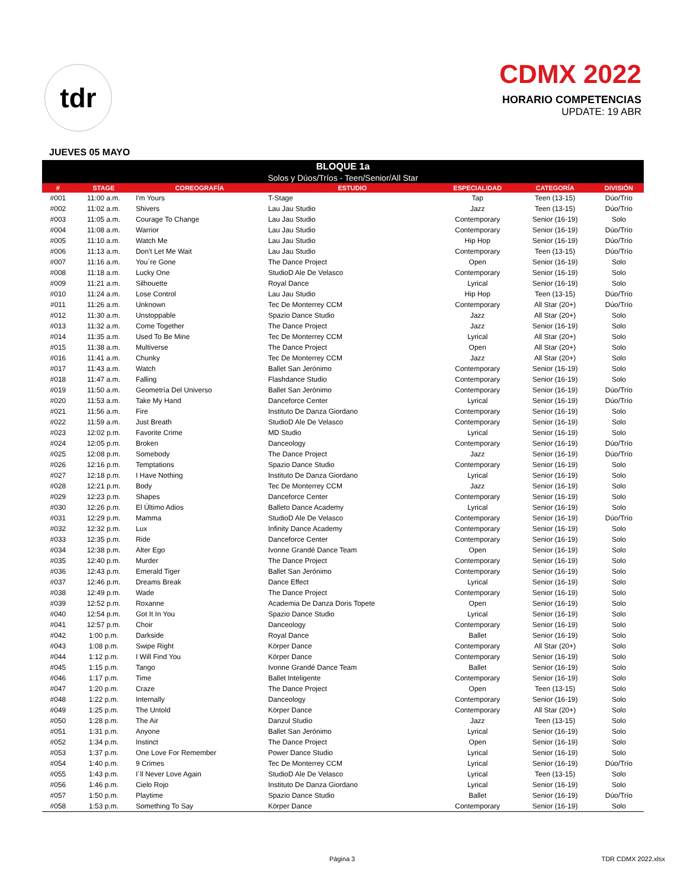tdr
CDMX 2022
HORARIO COMPETENCIAS
UPDATE: 19 ABR
JUEVES 05 MAYO
| BLOQUE 1a | | | | | | |
| --- | --- | --- | --- | --- | --- | --- |
| Solos y Dúos/Tríos - Teen/Senior/All Star | | | | | | |
| # | STAGE | COREOGRAFÍA | ESTUDIO | ESPECIALIDAD | CATEGORÍA | DIVISIÓN |
| #001 | 11:00 a.m. | I'm Yours | T-Stage | Tap | Teen (13-15) | Dúo/Trío |
| #002 | 11:02 a.m. | Shivers | Lau Jau Studio | Jazz | Teen (13-15) | Dúo/Trío |
| #003 | 11:05 a.m. | Courage To Change | Lau Jau Studio | Contemporary | Senior (16-19) | Solo |
| #004 | 11:08 a.m. | Warrior | Lau Jau Studio | Contemporary | Senior (16-19) | Dúo/Trío |
| #005 | 11:10 a.m. | Watch Me | Lau Jau Studio | Hip Hop | Senior (16-19) | Dúo/Trío |
| #006 | 11:13 a.m. | Don't Let Me Wait | Lau Jau Studio | Contemporary | Teen (13-15) | Dúo/Trío |
| #007 | 11:16 a.m. | You´re Gone | The Dance Project | Open | Senior (16-19) | Solo |
| #008 | 11:18 a.m. | Lucky One | StudioD Ale De Velasco | Contemporary | Senior (16-19) | Solo |
| #009 | 11:21 a.m. | Silhouette | Royal Dance | Lyrical | Senior (16-19) | Solo |
| #010 | 11:24 a.m. | Lose Control | Lau Jau Studio | Hip Hop | Teen (13-15) | Dúo/Trío |
| #011 | 11:26 a.m. | Unknown | Tec De Monterrey CCM | Contemporary | All Star (20+) | Dúo/Trío |
| #012 | 11:30 a.m. | Unstoppable | Spazio Dance Studio | Jazz | All Star (20+) | Solo |
| #013 | 11:32 a.m. | Come Together | The Dance Project | Jazz | Senior (16-19) | Solo |
| #014 | 11:35 a.m. | Used To Be Mine | Tec De Monterrey CCM | Lyrical | All Star (20+) | Solo |
| #015 | 11:38 a.m. | Multiverse | The Dance Project | Open | All Star (20+) | Solo |
| #016 | 11:41 a.m. | Chunky | Tec De Monterrey CCM | Jazz | All Star (20+) | Solo |
| #017 | 11:43 a.m. | Watch | Ballet San Jerónimo | Contemporary | Senior (16-19) | Solo |
| #018 | 11:47 a.m. | Falling | Flashdance Studio | Contemporary | Senior (16-19) | Solo |
| #019 | 11:50 a.m. | Geometría Del Universo | Ballet San Jerónimo | Contemporary | Senior (16-19) | Dúo/Trío |
| #020 | 11:53 a.m. | Take My Hand | Danceforce Center | Lyrical | Senior (16-19) | Dúo/Trío |
| #021 | 11:56 a.m. | Fire | Instituto De Danza Giordano | Contemporary | Senior (16-19) | Solo |
| #022 | 11:59 a.m. | Just Breath | StudioD Ale De Velasco | Contemporary | Senior (16-19) | Solo |
| #023 | 12:02 p.m. | Favorite Crime | MD Studio | Lyrical | Senior (16-19) | Solo |
| #024 | 12:05 p.m. | Broken | Danceology | Contemporary | Senior (16-19) | Dúo/Trío |
| #025 | 12:08 p.m. | Somebody | The Dance Project | Jazz | Senior (16-19) | Dúo/Trío |
| #026 | 12:16 p.m. | Temptations | Spazio Dance Studio | Contemporary | Senior (16-19) | Solo |
| #027 | 12:18 p.m. | I Have Nothing | Instituto De Danza Giordano | Lyrical | Senior (16-19) | Solo |
| #028 | 12:21 p.m. | Body | Tec De Monterrey CCM | Jazz | Senior (16-19) | Solo |
| #029 | 12:23 p.m. | Shapes | Danceforce Center | Contemporary | Senior (16-19) | Solo |
| #030 | 12:26 p.m. | El Último Adios | Balleto Dance Academy | Lyrical | Senior (16-19) | Solo |
| #031 | 12:29 p.m. | Mamma | StudioD Ale De Velasco | Contemporary | Senior (16-19) | Dúo/Trío |
| #032 | 12:32 p.m. | Lux | Infinity Dance Academy | Contemporary | Senior (16-19) | Solo |
| #033 | 12:35 p.m. | Ride | Danceforce Center | Contemporary | Senior (16-19) | Solo |
| #034 | 12:38 p.m. | Alter Ego | Ivonne Grandé Dance Team | Open | Senior (16-19) | Solo |
| #035 | 12:40 p.m. | Murder | The Dance Project | Contemporary | Senior (16-19) | Solo |
| #036 | 12:43 p.m. | Emerald Tiger | Ballet San Jerónimo | Contemporary | Senior (16-19) | Solo |
| #037 | 12:46 p.m. | Dreams Break | Dance Effect | Lyrical | Senior (16-19) | Solo |
| #038 | 12:49 p.m. | Wade | The Dance Project | Contemporary | Senior (16-19) | Solo |
| #039 | 12:52 p.m. | Roxanne | Academia De Danza Doris Topete | Open | Senior (16-19) | Solo |
| #040 | 12:54 p.m. | Got It In You | Spazio Dance Studio | Lyrical | Senior (16-19) | Solo |
| #041 | 12:57 p.m. | Choir | Danceology | Contemporary | Senior (16-19) | Solo |
| #042 | 1:00 p.m. | Darkside | Royal Dance | Ballet | Senior (16-19) | Solo |
| #043 | 1:08 p.m. | Swipe Right | Körper Dance | Contemporary | All Star (20+) | Solo |
| #044 | 1:12 p.m. | I Will Find You | Körper Dance | Contemporary | Senior (16-19) | Solo |
| #045 | 1:15 p.m. | Tango | Ivonne Grandé Dance Team | Ballet | Senior (16-19) | Solo |
| #046 | 1:17 p.m. | Time | Ballet Inteligente | Contemporary | Senior (16-19) | Solo |
| #047 | 1:20 p.m. | Craze | The Dance Project | Open | Teen (13-15) | Solo |
| #048 | 1:22 p.m. | Internally | Danceology | Contemporary | Senior (16-19) | Solo |
| #049 | 1:25 p.m. | The Untold | Körper Dance | Contemporary | All Star (20+) | Solo |
| #050 | 1:28 p.m. | The Air | Danzul Studio | Jazz | Teen (13-15) | Solo |
| #051 | 1:31 p.m. | Anyone | Ballet San Jerónimo | Lyrical | Senior (16-19) | Solo |
| #052 | 1:34 p.m. | Instinct | The Dance Project | Open | Senior (16-19) | Solo |
| #053 | 1:37 p.m. | One Love For Remember | Power Dance Studio | Lyrical | Senior (16-19) | Solo |
| #054 | 1:40 p.m. | 9 Crimes | Tec De Monterrey CCM | Lyrical | Senior (16-19) | Dúo/Trío |
| #055 | 1:43 p.m. | I´ll Never Love Again | StudioD Ale De Velasco | Lyrical | Teen (13-15) | Solo |
| #056 | 1:46 p.m. | Cielo Rojo | Instituto De Danza Giordano | Lyrical | Senior (16-19) | Solo |
| #057 | 1:50 p.m. | Playtime | Spazio Dance Studio | Ballet | Senior (16-19) | Dúo/Trío |
| #058 | 1:53 p.m. | Something To Say | Körper Dance | Contemporary | Senior (16-19) | Solo |
Página 3 TDR CDMX 2022.xlsx